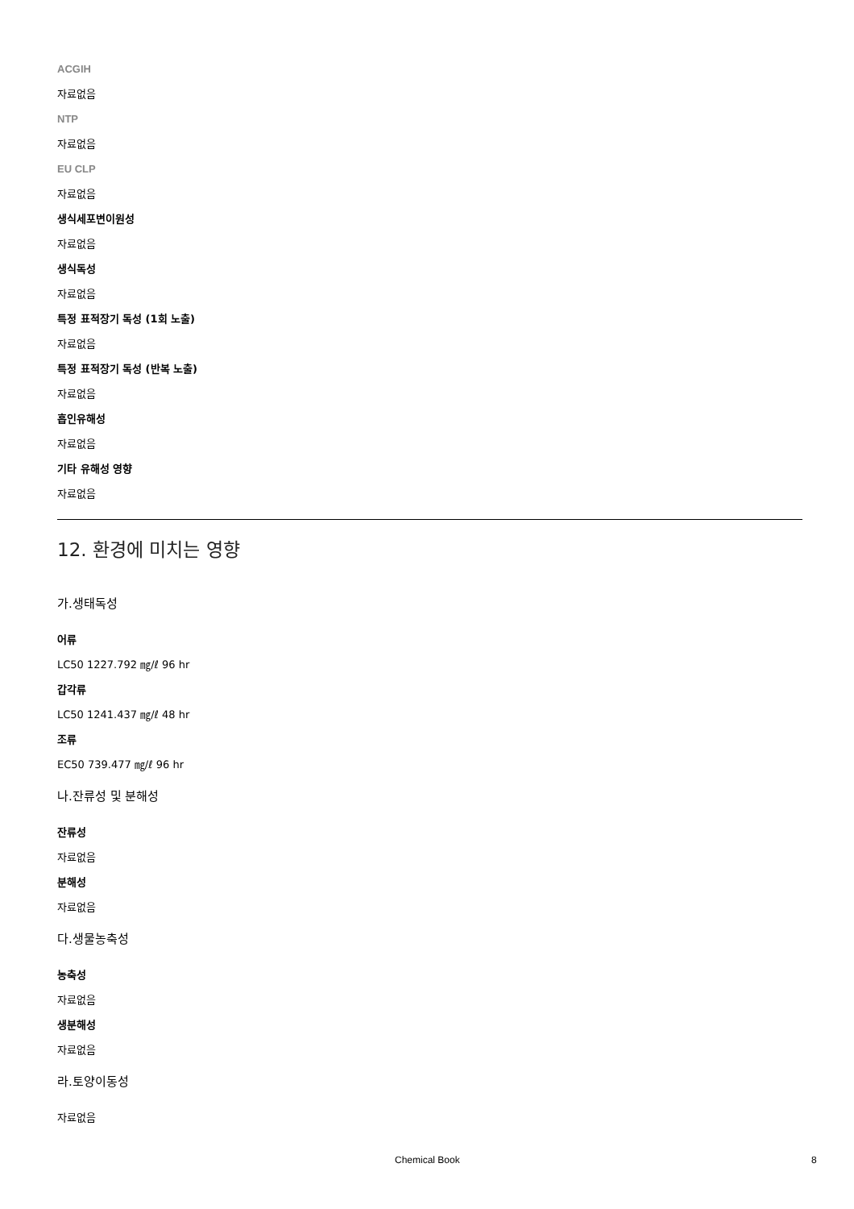ACGIH
자료없음
NTP
자료없음
EU CLP
자료없음
생식세포변이원성
자료없음
생식독성
자료없음
특정 표적장기 독성 (1회 노출)
자료없음
특정 표적장기 독성 (반복 노출)
자료없음
흡인유해성
자료없음
기타 유해성 영향
자료없음
12. 환경에 미치는 영향
가.생태독성
어류
LC50 1227.792 ㎎/ℓ 96 hr
갑각류
LC50 1241.437 ㎎/ℓ 48 hr
조류
EC50 739.477 ㎎/ℓ 96 hr
나.잔류성 및 분해성
잔류성
자료없음
분해성
자료없음
다.생물농축성
농축성
자료없음
생분해성
자료없음
라.토양이동성
자료없음
Chemical Book 8